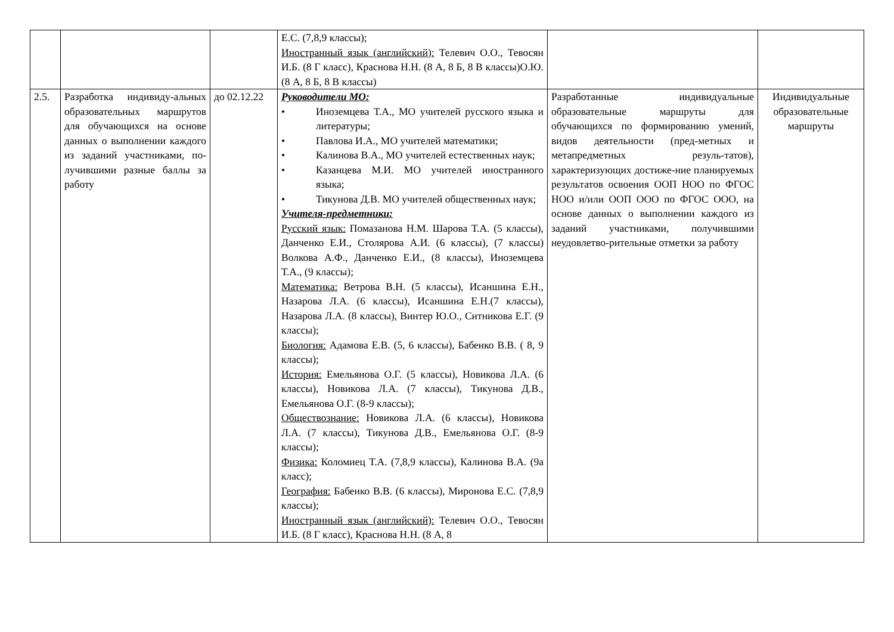| | | | Е.С. (7,8,9 классы); Иностранный язык (английский): Телевич О.О., Тевосян И.Б. (8 Г класс), Краснова Н.Н. (8 А, 8 Б, 8 В классы)О.Ю. (8 А, 8 Б, 8 В классы) | | |
| 2.5. | Разработка индивиду-альных образовательных маршрутов для обучающихся на основе данных о выполнении каждого из заданий участниками, по-лучившими разные баллы за работу | до 02.12.22 | Руководители МО: • Иноземцева Т.А., МО учителей русского языка и литературы; • Павлова И.А., МО учителей математики; • Калинова В.А., МО учителей естественных наук; • Казанцева М.И. МО учителей иностранного языка; • Тикунова Д.В. МО учителей общественных наук; Учителя-предметники: Русский язык: Помазанова Н.М. Шарова Т.А. (5 классы), Данченко Е.И., Столярова А.И. (6 классы), (7 классы) Волкова А.Ф., Данченко Е.И., (8 классы), Иноземцева Т.А., (9 классы); Математика: Ветрова В.Н. (5 классы), Исаншина Е.Н., Назарова Л.А. (6 классы), Исаншина Е.Н.(7 классы), Назарова Л.А. (8 классы), Винтер Ю.О., Ситникова Е.Г. (9 классы); Биология: Адамова Е.В. (5, 6 классы), Бабенко В.В. ( 8, 9 классы); История: Емельянова О.Г. (5 классы), Новикова Л.А. (6 классы), Новикова Л.А. (7 классы), Тикунова Д.В., Емельянова О.Г. (8-9 классы); Обществознание: Новикова Л.А. (6 классы), Новикова Л.А. (7 классы), Тикунова Д.В., Емельянова О.Г. (8-9 классы); Физика: Коломиец Т.А. (7,8,9 классы), Калинова В.А. (9а класс); География: Бабенко В.В. (6 классы), Миронова Е.С. (7,8,9 классы); Иностранный язык (английский): Телевич О.О., Тевосян И.Б. (8 Г класс), Краснова Н.Н. (8 А, 8 | Разработанные индивидуальные образовательные маршруты для обучающихся по формированию умений, видов деятельности (пред-метных и метапредметных резуль-татов), характеризующих достиже-ние планируемых результатов освоения ООП НОО по ФГОС НОО и/или ООП ООО по ФГОС ООО, на основе данных о выполнении каждого из заданий участниками, получившими неудовлетво-рительные отметки за работу | Индивидуальные образовательные маршруты |